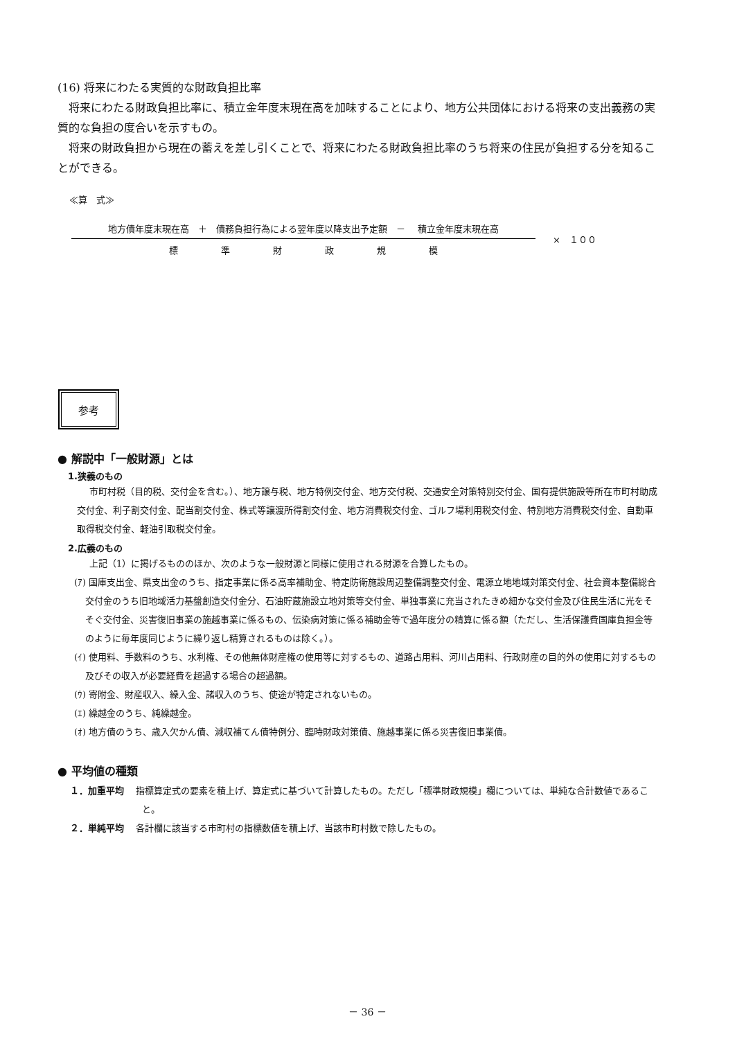(16) 将来にわたる実質的な財政負担比率
　将来にわたる財政負担比率に、積立金年度末現在高を加味することにより、地方公共団体における将来の支出義務の実質的な負担の度合いを示すもの。
　将来の財政負担から現在の蓄えを差し引くことで、将来にわたる財政負担比率のうち将来の住民が負担する分を知ることができる。
≪算　式≫
地方債年度末現在高　＋　債務負担行為による翌年度以降支出予定額　－　 積立金年度末現在高
標 準 財 政 規 模
×　１００
参考
● 解説中「一般財源」とは
1.狭義のもの
市町村税（目的税、交付金を含む。）、地方譲与税、地方特例交付金、地方交付税、交通安全対策特別交付金、国有提供施設等所在市町村助成交付金、利子割交付金、配当割交付金、株式等譲渡所得割交付金、地方消費税交付金、ゴルフ場利用税交付金、特別地方消費税交付金、自動車取得税交付金、軽油引取税交付金。
2.広義のもの
上記（1）に掲げるもののほか、次のような一般財源と同様に使用される財源を合算したもの。
(ｱ) 国庫支出金、県支出金のうち、指定事業に係る高率補助金、特定防衛施設周辺整備調整交付金、電源立地地域対策交付金、社会資本整備総合交付金のうち旧地域活力基盤創造交付金分、石油貯蔵施設立地対策等交付金、単独事業に充当されたきめ細かな交付金及び住民生活に光をそそぐ交付金、災害復旧事業の施越事業に係るもの、伝染病対策に係る補助金等で過年度分の精算に係る額（ただし、生活保護費国庫負担金等のように毎年度同じように繰り返し精算されるものは除く。）。
(ｲ) 使用料、手数料のうち、水利権、その他無体財産権の使用等に対するもの、道路占用料、河川占用料、行政財産の目的外の使用に対するもの及びその収入が必要経費を超過する場合の超過額。
(ｳ) 寄附金、財産収入、繰入金、諸収入のうち、使途が特定されないもの。
(ｴ) 繰越金のうち、純繰越金。
(ｵ) 地方債のうち、歳入欠かん債、減収補てん債特例分、臨時財政対策債、施越事業に係る災害復旧事業債。
● 平均値の種類
１．加重平均　 指標算定式の要素を積上げ、算定式に基づいて計算したもの。ただし「標準財政規模」欄については、単純な合計数値であること。
２．単純平均　 各計欄に該当する市町村の指標数値を積上げ、当該市町村数で除したもの。
－ 36 －